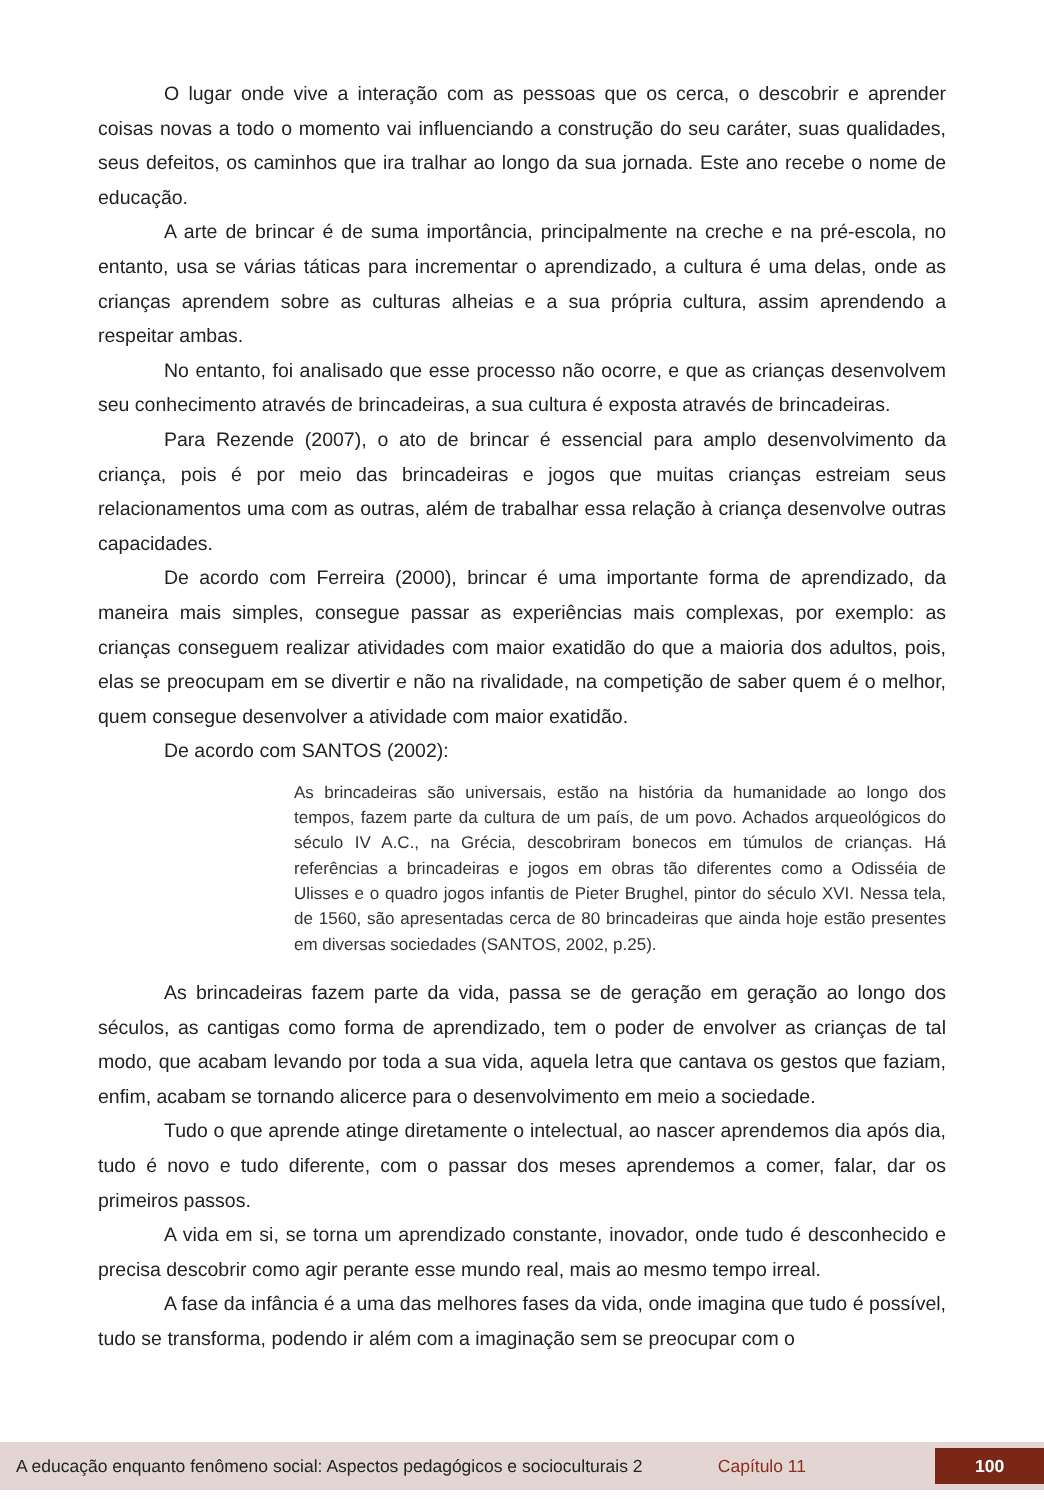O lugar onde vive a interação com as pessoas que os cerca, o descobrir e aprender coisas novas a todo o momento vai influenciando a construção do seu caráter, suas qualidades, seus defeitos, os caminhos que ira tralhar ao longo da sua jornada. Este ano recebe o nome de educação.
A arte de brincar é de suma importância, principalmente na creche e na pré-escola, no entanto, usa se várias táticas para incrementar o aprendizado, a cultura é uma delas, onde as crianças aprendem sobre as culturas alheias e a sua própria cultura, assim aprendendo a respeitar ambas.
No entanto, foi analisado que esse processo não ocorre, e que as crianças desenvolvem seu conhecimento através de brincadeiras, a sua cultura é exposta através de brincadeiras.
Para Rezende (2007), o ato de brincar é essencial para amplo desenvolvimento da criança, pois é por meio das brincadeiras e jogos que muitas crianças estreiam seus relacionamentos uma com as outras, além de trabalhar essa relação à criança desenvolve outras capacidades.
De acordo com Ferreira (2000), brincar é uma importante forma de aprendizado, da maneira mais simples, consegue passar as experiências mais complexas, por exemplo: as crianças conseguem realizar atividades com maior exatidão do que a maioria dos adultos, pois, elas se preocupam em se divertir e não na rivalidade, na competição de saber quem é o melhor, quem consegue desenvolver a atividade com maior exatidão.
De acordo com SANTOS (2002):
As brincadeiras são universais, estão na história da humanidade ao longo dos tempos, fazem parte da cultura de um país, de um povo. Achados arqueológicos do século IV A.C., na Grécia, descobriram bonecos em túmulos de crianças. Há referências a brincadeiras e jogos em obras tão diferentes como a Odisséia de Ulisses e o quadro jogos infantis de Pieter Brughel, pintor do século XVI. Nessa tela, de 1560, são apresentadas cerca de 80 brincadeiras que ainda hoje estão presentes em diversas sociedades (SANTOS, 2002, p.25).
As brincadeiras fazem parte da vida, passa se de geração em geração ao longo dos séculos, as cantigas como forma de aprendizado, tem o poder de envolver as crianças de tal modo, que acabam levando por toda a sua vida, aquela letra que cantava os gestos que faziam, enfim, acabam se tornando alicerce para o desenvolvimento em meio a sociedade.
Tudo o que aprende atinge diretamente o intelectual, ao nascer aprendemos dia após dia, tudo é novo e tudo diferente, com o passar dos meses aprendemos a comer, falar, dar os primeiros passos.
A vida em si, se torna um aprendizado constante, inovador, onde tudo é desconhecido e precisa descobrir como agir perante esse mundo real, mais ao mesmo tempo irreal.
A fase da infância é a uma das melhores fases da vida, onde imagina que tudo é possível, tudo se transforma, podendo ir além com a imaginação sem se preocupar com o
A educação enquanto fenômeno social: Aspectos pedagógicos e socioculturais 2 Capítulo 11 100